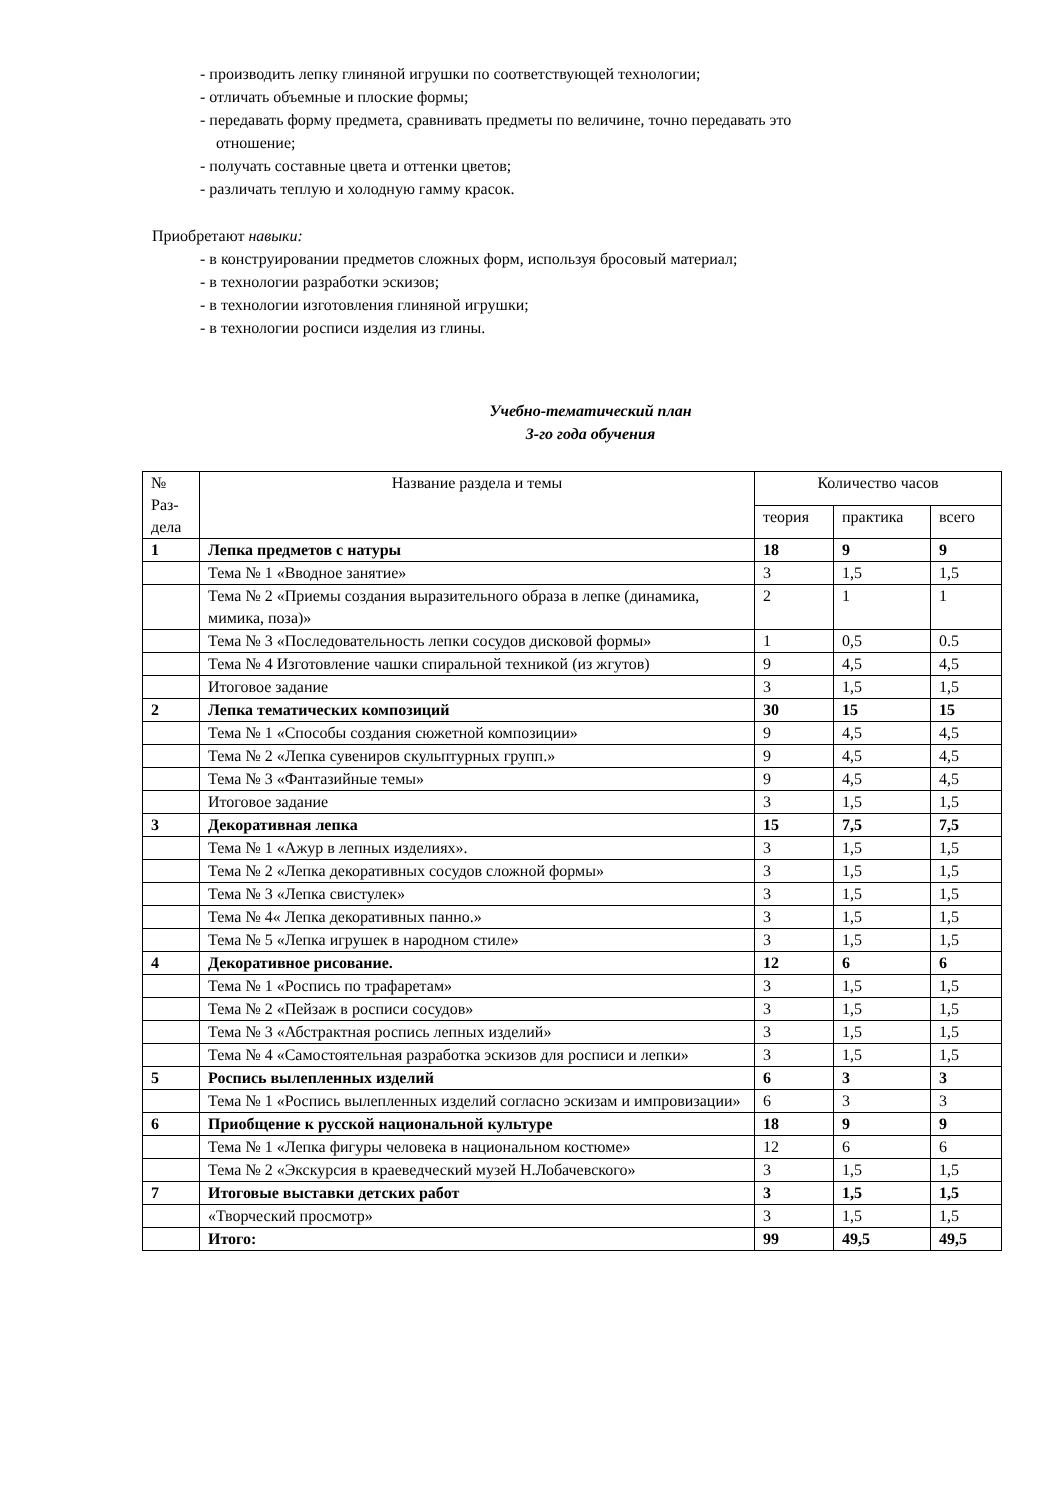- производить лепку глиняной игрушки по соответствующей технологии;
- отличать объемные и плоские формы;
- передавать форму предмета, сравнивать предметы по величине, точно передавать это
отношение;
- получать составные цвета и оттенки цветов;
- различать теплую и холодную гамму красок.
Приобретают навыки:
- в конструировании предметов сложных форм, используя бросовый материал;
- в технологии разработки эскизов;
- в технологии изготовления глиняной игрушки;
- в технологии росписи изделия из глины.
Учебно-тематический план
3-го года обучения
| № Раз- дела | Название раздела и темы | Количество часов | | |
| --- | --- | --- | --- | --- |
| | | теория | практика | всего |
| 1 | Лепка предметов с натуры | 18 | 9 | 9 |
| | Тема № 1 «Вводное занятие» | 3 | 1,5 | 1,5 |
| | Тема № 2 «Приемы создания выразительного образа в лепке (динамика, мимика, поза)» | 2 | 1 | 1 |
| | Тема № 3 «Последовательность лепки сосудов дисковой формы» | 1 | 0,5 | 0.5 |
| | Тема № 4 Изготовление чашки спиральной техникой (из жгутов) | 9 | 4,5 | 4,5 |
| | Итоговое задание | 3 | 1,5 | 1,5 |
| 2 | Лепка тематических композиций | 30 | 15 | 15 |
| | Тема № 1 «Способы создания сюжетной композиции» | 9 | 4,5 | 4,5 |
| | Тема № 2 «Лепка сувениров скульптурных групп.» | 9 | 4,5 | 4,5 |
| | Тема № 3 «Фантазийные темы» | 9 | 4,5 | 4,5 |
| | Итоговое задание | 3 | 1,5 | 1,5 |
| 3 | Декоративная лепка | 15 | 7,5 | 7,5 |
| | Тема № 1 «Ажур в лепных изделиях». | 3 | 1,5 | 1,5 |
| | Тема № 2 «Лепка декоративных сосудов сложной формы» | 3 | 1,5 | 1,5 |
| | Тема № 3 «Лепка свистулек» | 3 | 1,5 | 1,5 |
| | Тема № 4« Лепка декоративных панно.» | 3 | 1,5 | 1,5 |
| | Тема № 5 «Лепка игрушек в народном стиле» | 3 | 1,5 | 1,5 |
| 4 | Декоративное рисование. | 12 | 6 | 6 |
| | Тема № 1 «Роспись по трафаретам» | 3 | 1,5 | 1,5 |
| | Тема № 2 «Пейзаж в росписи сосудов» | 3 | 1,5 | 1,5 |
| | Тема № 3 «Абстрактная роспись лепных изделий» | 3 | 1,5 | 1,5 |
| | Тема № 4 «Самостоятельная разработка эскизов для росписи и лепки» | 3 | 1,5 | 1,5 |
| 5 | Роспись вылепленных изделий | 6 | 3 | 3 |
| | Тема № 1 «Роспись вылепленных изделий согласно эскизам и импровизации» | 6 | 3 | 3 |
| 6 | Приобщение к русской национальной культуре | 18 | 9 | 9 |
| | Тема № 1 «Лепка фигуры человека в национальном костюме» | 12 | 6 | 6 |
| | Тема № 2 «Экскурсия в краеведческий музей Н.Лобачевского» | 3 | 1,5 | 1,5 |
| 7 | Итоговые выставки детских работ | 3 | 1,5 | 1,5 |
| | «Творческий просмотр» | 3 | 1,5 | 1,5 |
| | Итого: | 99 | 49,5 | 49,5 |